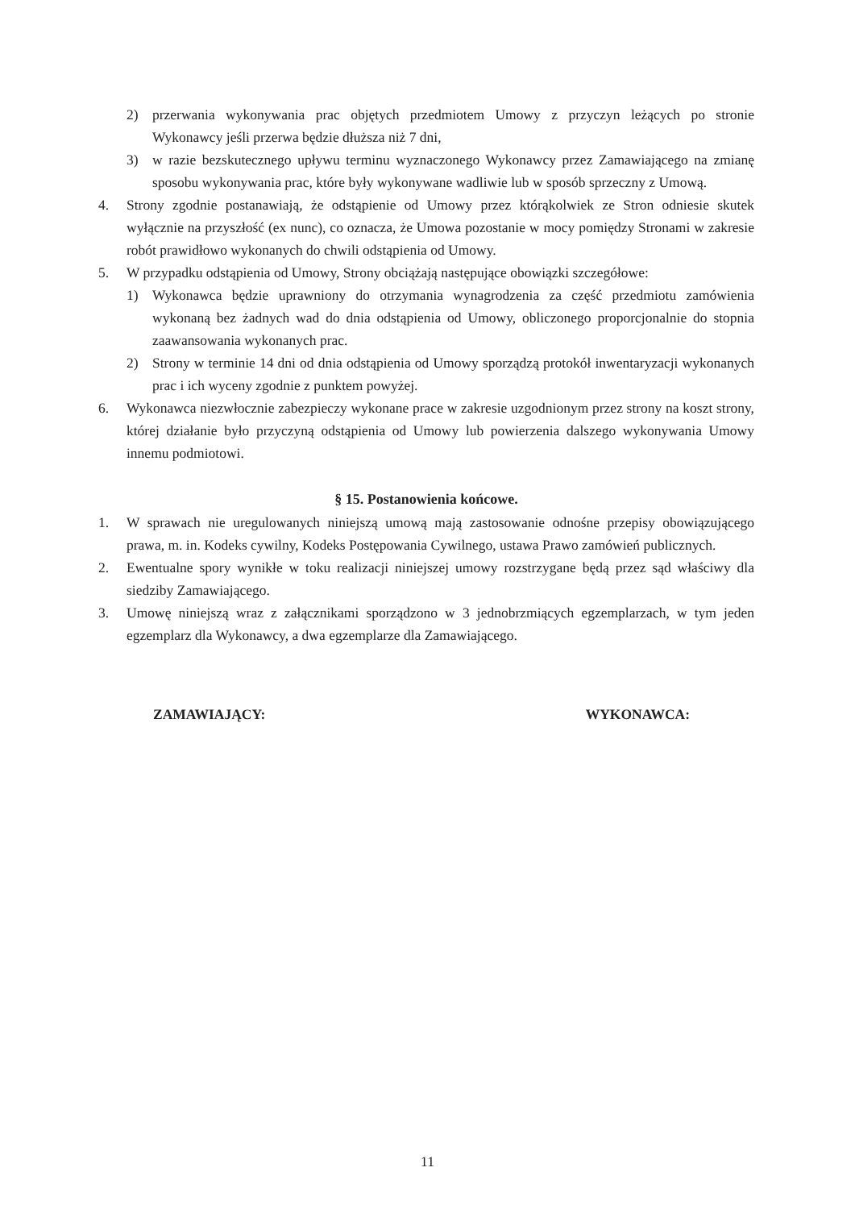2) przerwania wykonywania prac objętych przedmiotem Umowy z przyczyn leżących po stronie Wykonawcy jeśli przerwa będzie dłuższa niż 7 dni,
3) w razie bezskutecznego upływu terminu wyznaczonego Wykonawcy przez Zamawiającego na zmianę sposobu wykonywania prac, które były wykonywane wadliwie lub w sposób sprzeczny z Umową.
4. Strony zgodnie postanawiają, że odstąpienie od Umowy przez którąkolwiek ze Stron odniesie skutek wyłącznie na przyszłość (ex nunc), co oznacza, że Umowa pozostanie w mocy pomiędzy Stronami w zakresie robót prawidłowo wykonanych do chwili odstąpienia od Umowy.
5. W przypadku odstąpienia od Umowy, Strony obciążają następujące obowiązki szczegółowe:
1) Wykonawca będzie uprawniony do otrzymania wynagrodzenia za część przedmiotu zamówienia wykonaną bez żadnych wad do dnia odstąpienia od Umowy, obliczonego proporcjonalnie do stopnia zaawansowania wykonanych prac.
2) Strony w terminie 14 dni od dnia odstąpienia od Umowy sporządzą protokół inwentaryzacji wykonanych prac i ich wyceny zgodnie z punktem powyżej.
6. Wykonawca niezwłocznie zabezpieczy wykonane prace w zakresie uzgodnionym przez strony na koszt strony, której działanie było przyczyną odstąpienia od Umowy lub powierzenia dalszego wykonywania Umowy innemu podmiotowi.
§ 15. Postanowienia końcowe.
1. W sprawach nie uregulowanych niniejszą umową mają zastosowanie odnośne przepisy obowiązującego prawa, m. in. Kodeks cywilny, Kodeks Postępowania Cywilnego, ustawa Prawo zamówień publicznych.
2. Ewentualne spory wynikłe w toku realizacji niniejszej umowy rozstrzygane będą przez sąd właściwy dla siedziby Zamawiającego.
3. Umowę niniejszą wraz z załącznikami sporządzono w 3 jednobrzmiących egzemplarzach, w tym jeden egzemplarz dla Wykonawcy, a dwa egzemplarze dla Zamawiającego.
ZAMAWIAJĄCY: WYKONAWCA:
11